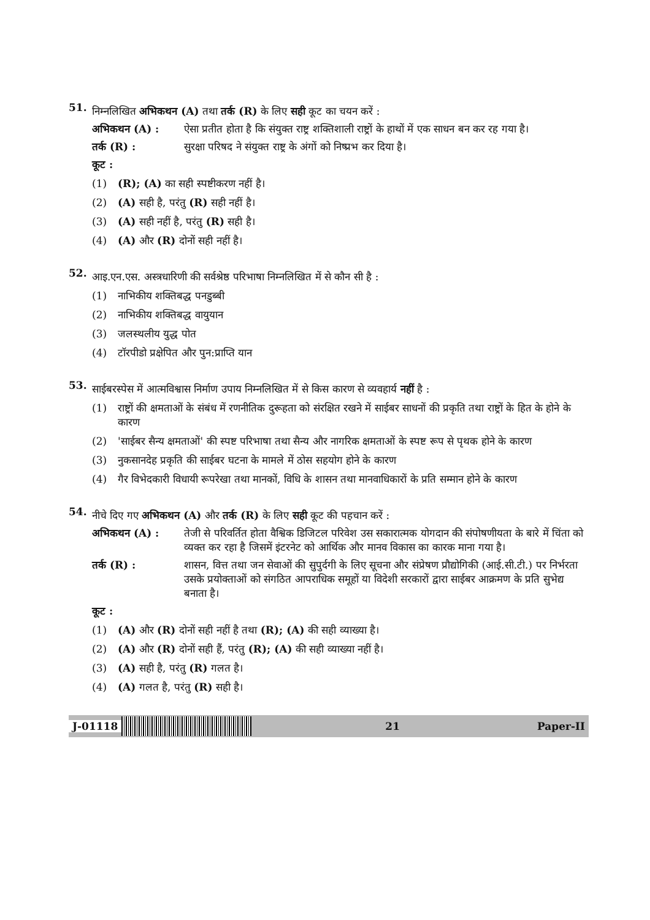51.
निम्नलिखित अभिकथन (A) तथा तर्क (R) के लिए सही कूट का चयन करें :
अभिकथन (A) : ऐसा प्रतीत होता है कि संयुक्त राष्ट्र शक्तिशाली राष्ट्रों के हाथों में एक साधन बन कर रह गया है।
तर्क (R) : सुरक्षा परिषद ने संयुक्त राष्ट्र के अंगों को निष्प्रभ कर दिया है।
कूट :
(1) (R); (A) का सही स्पष्टीकरण नहीं है।
(2) (A) सही है, परंतु (R) सही नहीं है।
(3) (A) सही नहीं है, परंतु (R) सही है।
(4) (A) और (R) दोनों सही नहीं है।
52.
आइ.एन.एस. अस्त्रधारिणी की सर्वश्रेष्ठ परिभाषा निम्नलिखित में से कौन सी है :
(1) नाभिकीय शक्तिबद्ध पनडुब्बी
(2) नाभिकीय शक्तिबद्ध वायुयान
(3) जलस्थलीय युद्ध पोत
(4) टॉरपीडो प्रक्षेपित और पुन:प्राप्ति यान
53.
साईबरस्पेस में आत्मविश्वास निर्माण उपाय निम्नलिखित में से किस कारण से व्यवहार्य नहीं है :
(1) राष्ट्रों की क्षमताओं के संबंध में रणनीतिक दुरूहता को संरक्षित रखने में साईबर साधनों की प्रकृति तथा राष्ट्रों के हित के होने के कारण
(2) 'साईबर सैन्य क्षमताओं' की स्पष्ट परिभाषा तथा सैन्य और नागरिक क्षमताओं के स्पष्ट रूप से पृथक होने के कारण
(3) नुकसानदेह प्रकृति की साईबर घटना के मामले में ठोस सहयोग होने के कारण
(4) गैर विभेदकारी विधायी रूपरेखा तथा मानकों, विधि के शासन तथा मानवाधिकारों के प्रति सम्मान होने के कारण
54.
नीचे दिए गए अभिकथन (A) और तर्क (R) के लिए सही कूट की पहचान करें :
अभिकथन (A) : तेजी से परिवर्तित होता वैश्विक डिजिटल परिवेश उस सकारात्मक योगदान की संपोषणीयता के बारे में चिंता को व्यक्त कर रहा है जिसमें इंटरनेट को आर्थिक और मानव विकास का कारक माना गया है।
तर्क (R) : शासन, वित्त तथा जन सेवाओं की सुपुर्दगी के लिए सूचना और संप्रेषण प्रौद्योगिकी (आई.सी.टी.) पर निर्भरता उसके प्रयोक्ताओं को संगठित आपराधिक समूहों या विदेशी सरकारों द्वारा साईबर आक्रमण के प्रति सुभेद्य बनाता है।
कूट :
(1) (A) और (R) दोनों सही नहीं है तथा (R); (A) की सही व्याख्या है।
(2) (A) और (R) दोनों सही हैं, परंतु (R); (A) की सही व्याख्या नहीं है।
(3) (A) सही है, परंतु (R) गलत है।
(4) (A) गलत है, परंतु (R) सही है।
J-01118 21 Paper-II